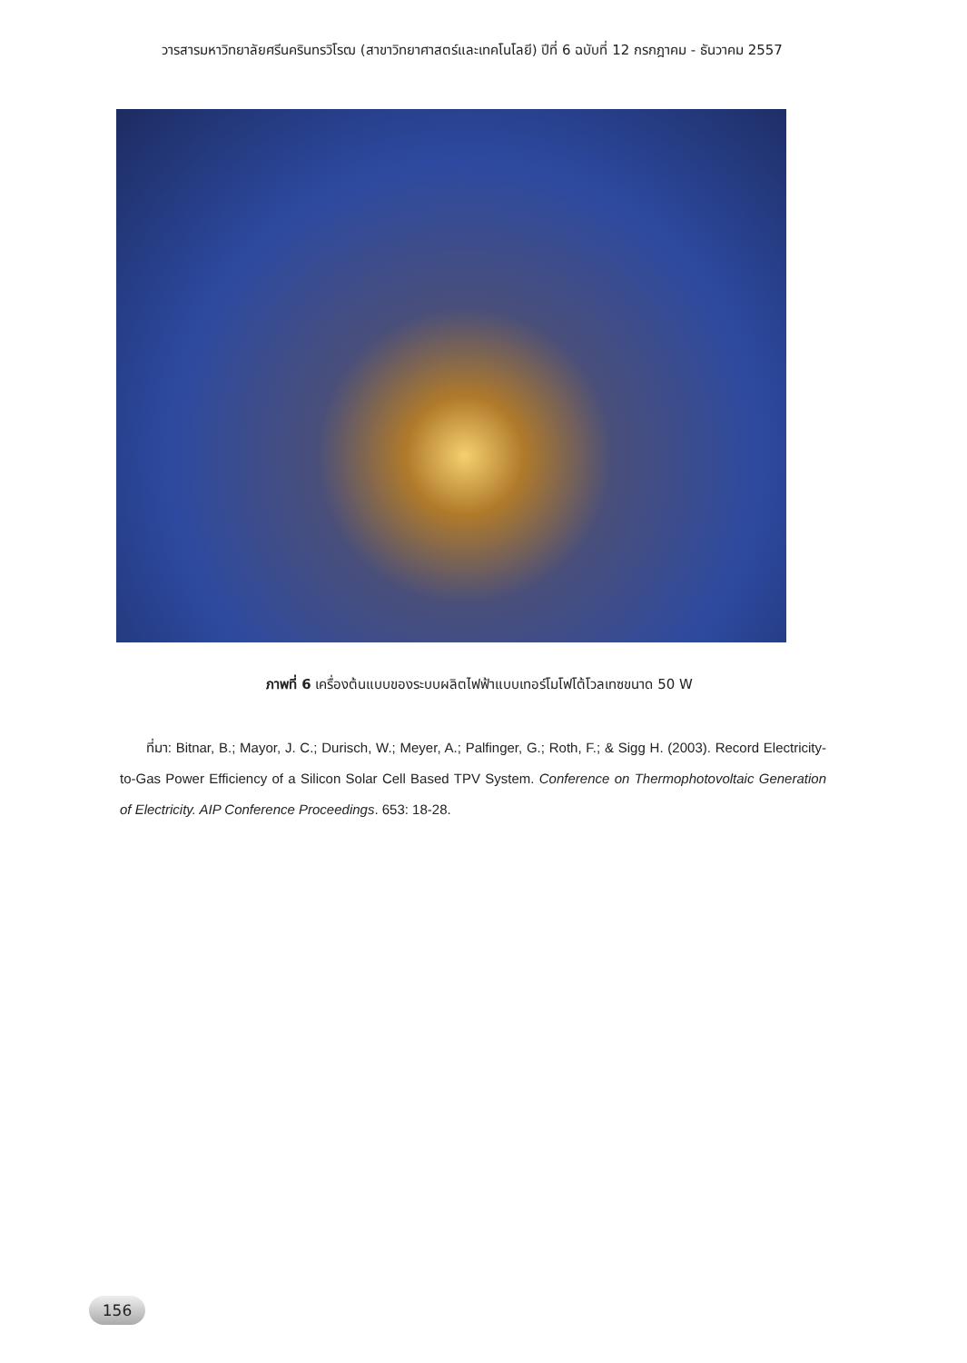วารสารมหาวิทยาลัยศรีนครินทรวิโรฒ (สาขาวิทยาศาสตร์และเทคโนโลยี) ปีที่ 6 ฉบับที่ 12 กรกฎาคม - ธันวาคม 2557
ภาพที่ 6 เครื่องต้นแบบของระบบผลิตไฟฟ้าแบบเทอร์โมโฟโต้โวลเทซขนาด 50 W
ที่มา: Bitnar, B.; Mayor, J. C.; Durisch, W.; Meyer, A.; Palfinger, G.; Roth, F.; & Sigg H. (2003). Record Electricity-to-Gas Power Efficiency of a Silicon Solar Cell Based TPV System. Conference on Thermophotovoltaic Generation of Electricity. AIP Conference Proceedings. 653: 18-28.
156